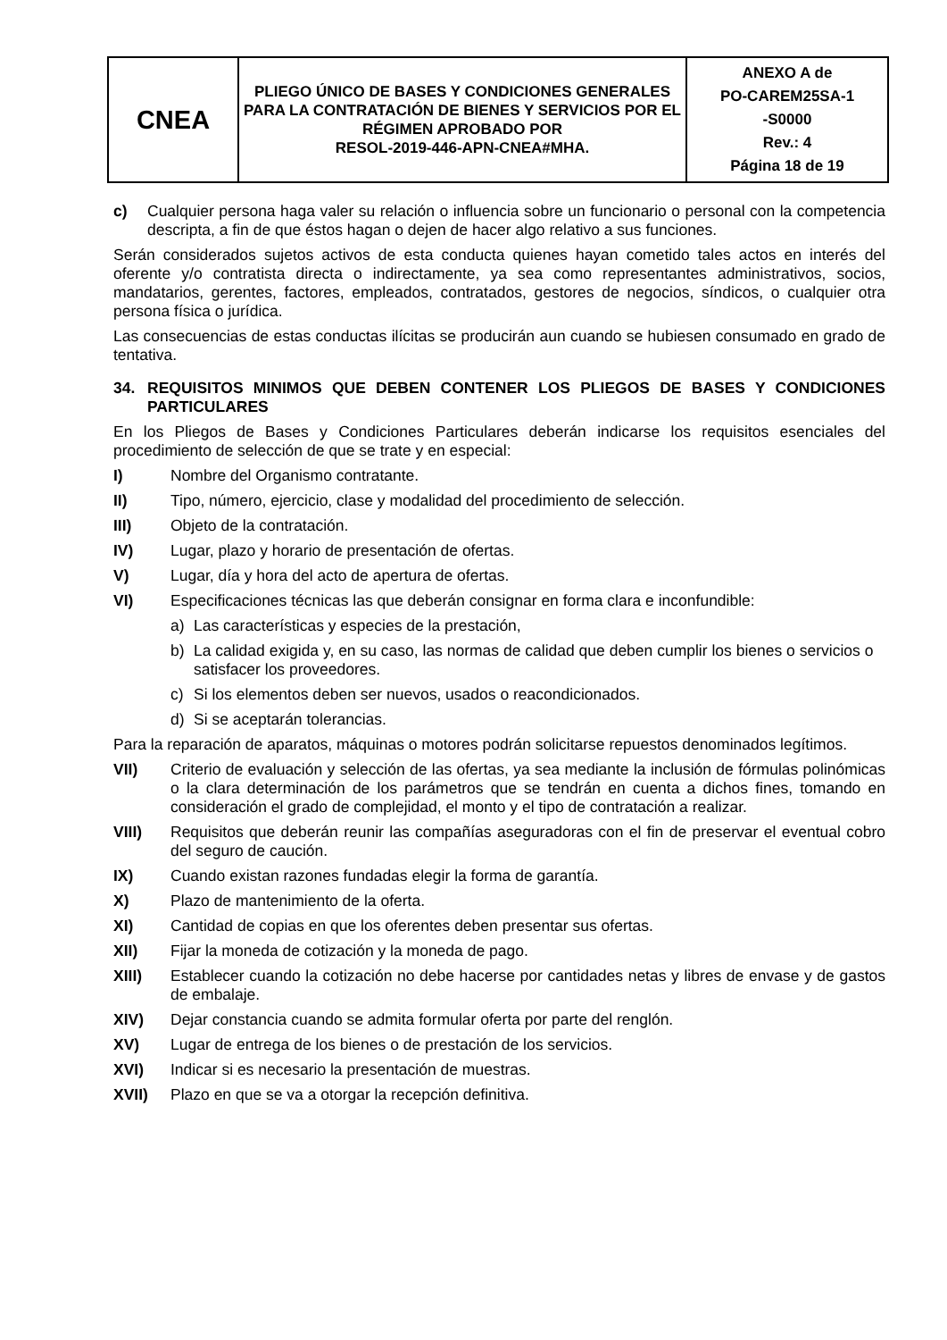| CNEA | PLIEGO ÚNICO DE BASES Y CONDICIONES GENERALES PARA LA CONTRATACIÓN DE BIENES Y SERVICIOS POR EL RÉGIMEN APROBADO POR RESOL-2019-446-APN-CNEA#MHA. | ANEXO A de PO-CAREM25SA-1 -S0000 Rev.: 4 Página 18 de 19 |
c) Cualquier persona haga valer su relación o influencia sobre un funcionario o personal con la competencia descripta, a fin de que éstos hagan o dejen de hacer algo relativo a sus funciones.
Serán considerados sujetos activos de esta conducta quienes hayan cometido tales actos en interés del oferente y/o contratista directa o indirectamente, ya sea como representantes administrativos, socios, mandatarios, gerentes, factores, empleados, contratados, gestores de negocios, síndicos, o cualquier otra persona física o jurídica.
Las consecuencias de estas conductas ilícitas se producirán aun cuando se hubiesen consumado en grado de tentativa.
34. REQUISITOS MINIMOS QUE DEBEN CONTENER LOS PLIEGOS DE BASES Y CONDICIONES PARTICULARES
En los Pliegos de Bases y Condiciones Particulares deberán indicarse los requisitos esenciales del procedimiento de selección de que se trate y en especial:
I) Nombre del Organismo contratante.
II) Tipo, número, ejercicio, clase y modalidad del procedimiento de selección.
III) Objeto de la contratación.
IV) Lugar, plazo y horario de presentación de ofertas.
V) Lugar, día y hora del acto de apertura de ofertas.
VI) Especificaciones técnicas las que deberán consignar en forma clara e inconfundible:
a) Las características y especies de la prestación,
b) La calidad exigida y, en su caso, las normas de calidad que deben cumplir los bienes o servicios o satisfacer los proveedores.
c) Si los elementos deben ser nuevos, usados o reacondicionados.
d) Si se aceptarán tolerancias.
Para la reparación de aparatos, máquinas o motores podrán solicitarse repuestos denominados legítimos.
VII) Criterio de evaluación y selección de las ofertas, ya sea mediante la inclusión de fórmulas polinómicas o la clara determinación de los parámetros que se tendrán en cuenta a dichos fines, tomando en consideración el grado de complejidad, el monto y el tipo de contratación a realizar.
VIII) Requisitos que deberán reunir las compañías aseguradoras con el fin de preservar el eventual cobro del seguro de caución.
IX) Cuando existan razones fundadas elegir la forma de garantía.
X) Plazo de mantenimiento de la oferta.
XI) Cantidad de copias en que los oferentes deben presentar sus ofertas.
XII) Fijar la moneda de cotización y la moneda de pago.
XIII) Establecer cuando la cotización no debe hacerse por cantidades netas y libres de envase y de gastos de embalaje.
XIV) Dejar constancia cuando se admita formular oferta por parte del renglón.
XV) Lugar de entrega de los bienes o de prestación de los servicios.
XVI) Indicar si es necesario la presentación de muestras.
XVII) Plazo en que se va a otorgar la recepción definitiva.